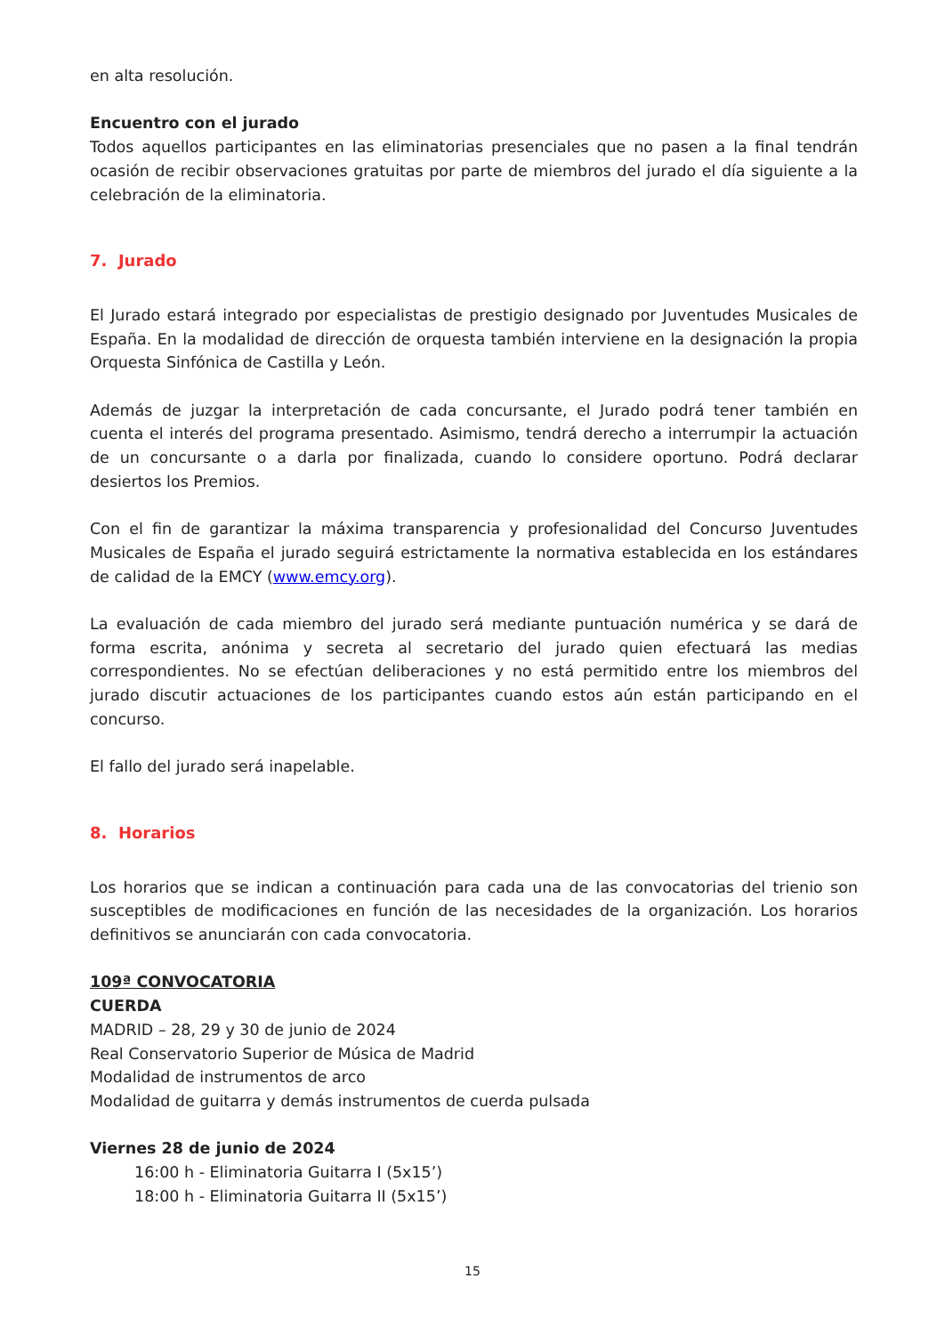en alta resolución.
Encuentro con el jurado
Todos aquellos participantes en las eliminatorias presenciales que no pasen a la final tendrán ocasión de recibir observaciones gratuitas por parte de miembros del jurado el día siguiente a la celebración de la eliminatoria.
7. Jurado
El Jurado estará integrado por especialistas de prestigio designado por Juventudes Musicales de España. En la modalidad de dirección de orquesta también interviene en la designación la propia Orquesta Sinfónica de Castilla y León.
Además de juzgar la interpretación de cada concursante, el Jurado podrá tener también en cuenta el interés del programa presentado. Asimismo, tendrá derecho a interrumpir la actuación de un concursante o a darla por finalizada, cuando lo considere oportuno. Podrá declarar desiertos los Premios.
Con el fin de garantizar la máxima transparencia y profesionalidad del Concurso Juventudes Musicales de España el jurado seguirá estrictamente la normativa establecida en los estándares de calidad de la EMCY (www.emcy.org).
La evaluación de cada miembro del jurado será mediante puntuación numérica y se dará de forma escrita, anónima y secreta al secretario del jurado quien efectuará las medias correspondientes. No se efectúan deliberaciones y no está permitido entre los miembros del jurado discutir actuaciones de los participantes cuando estos aún están participando en el concurso.
El fallo del jurado será inapelable.
8. Horarios
Los horarios que se indican a continuación para cada una de las convocatorias del trienio son susceptibles de modificaciones en función de las necesidades de la organización. Los horarios definitivos se anunciarán con cada convocatoria.
109ª CONVOCATORIA
CUERDA
MADRID – 28, 29 y 30 de junio de 2024
Real Conservatorio Superior de Música de Madrid
Modalidad de instrumentos de arco
Modalidad de guitarra y demás instrumentos de cuerda pulsada
Viernes 28 de junio de 2024
16:00 h - Eliminatoria Guitarra I (5x15’)
18:00 h - Eliminatoria Guitarra II (5x15’)
15